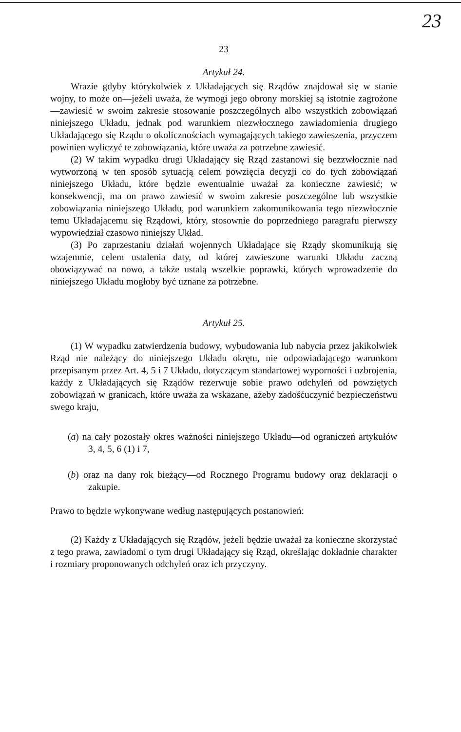23
23
Artykuł 24.
Wrazie gdyby którykolwiek z Układających się Rządów znajdował się w stanie wojny, to może on—jeżeli uważa, że wymogi jego obrony morskiej są istotnie zagrożone—zawiesić w swoim zakresie stosowanie poszczególnych albo wszystkich zobowiązań niniejszego Układu, jednak pod warunkiem niezwłocznego zawiadomienia drugiego Układającego się Rządu o okolicznościach wymagających takiego zawieszenia, przyczem powinien wyliczyć te zobowiązania, które uważa za potrzebne zawiesić.
(2) W takim wypadku drugi Układający się Rząd zastanowi się bezzwłocznie nad wytworzoną w ten sposób sytuacją celem powzięcia decyzji co do tych zobowiązań niniejszego Układu, które będzie ewentualnie uważał za konieczne zawiesić; w konsekwencji, ma on prawo zawiesić w swoim zakresie poszczególne lub wszystkie zobowiązania niniejszego Układu, pod warunkiem zakomunikowania tego niezwłocznie temu Układającemu się Rządowi, który, stosownie do poprzedniego paragrafu pierwszy wypowiedział czasowo niniejszy Układ.
(3) Po zaprzestaniu działań wojennych Układające się Rządy skomunikują się wzajemnie, celem ustalenia daty, od której zawieszone warunki Układu zaczną obowiązywać na nowo, a także ustalą wszelkie poprawki, których wprowadzenie do niniejszego Układu mogłoby być uznane za potrzebne.
Artykuł 25.
(1) W wypadku zatwierdzenia budowy, wybudowania lub nabycia przez jakikolwiek Rząd nie należący do niniejszego Układu okrętu, nie odpowiadającego warunkom przepisanym przez Art. 4, 5 i 7 Układu, dotyczącym standartowej wyporności i uzbrojenia, każdy z Układających się Rządów rezerwuje sobie prawo odchyleń od powziętych zobowiązań w granicach, które uważa za wskazane, ażeby zadośćuczynić bezpieczeństwu swego kraju,
(a) na cały pozostały okres ważności niniejszego Układu—od ograniczeń artykułów 3, 4, 5, 6 (1) i 7,
(b) oraz na dany rok bieżący—od Rocznego Programu budowy oraz deklaracji o zakupie.
Prawo to będzie wykonywane według następujących postanowień:
(2) Każdy z Układających się Rządów, jeżeli będzie uważał za konieczne skorzystać z tego prawa, zawiadomi o tym drugi Układający się Rząd, określając dokładnie charakter i rozmiary proponowanych odchyleń oraz ich przyczyny.